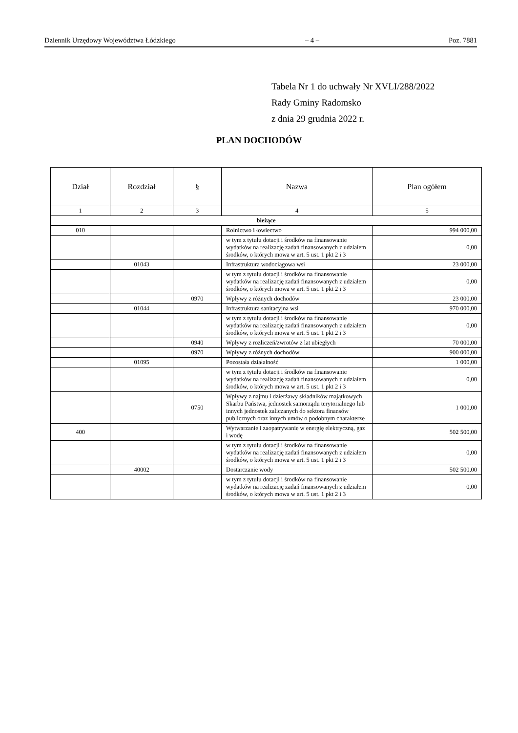Dziennik Urzędowy Województwa Łódzkiego – 4 – Poz. 7881
Tabela Nr 1 do uchwały Nr XVLI/288/2022
Rady Gminy Radomsko
z dnia 29 grudnia 2022 r.
PLAN DOCHODÓW
| Dział | Rozdział | § | Nazwa | Plan ogółem |
| --- | --- | --- | --- | --- |
| 1 | 2 | 3 | 4 | 5 |
| bieżące | | | | |
| 010 | | | Rolnictwo i łowiectwo | 994 000,00 |
| | | | w tym z tytułu dotacji i środków na finansowanie wydatków na realizację zadań finansowanych z udziałem środków, o których mowa w art. 5 ust. 1 pkt 2 i 3 | 0,00 |
| | 01043 | | Infrastruktura wodociągowa wsi | 23 000,00 |
| | | | w tym z tytułu dotacji i środków na finansowanie wydatków na realizację zadań finansowanych z udziałem środków, o których mowa w art. 5 ust. 1 pkt 2 i 3 | 0,00 |
| | | 0970 | Wpływy z różnych dochodów | 23 000,00 |
| | 01044 | | Infrastruktura sanitacyjna wsi | 970 000,00 |
| | | | w tym z tytułu dotacji i środków na finansowanie wydatków na realizację zadań finansowanych z udziałem środków, o których mowa w art. 5 ust. 1 pkt 2 i 3 | 0,00 |
| | | 0940 | Wpływy z rozliczeń/zwrotów z lat ubiegłych | 70 000,00 |
| | | 0970 | Wpływy z różnych dochodów | 900 000,00 |
| | 01095 | | Pozostała działalność | 1 000,00 |
| | | | w tym z tytułu dotacji i środków na finansowanie wydatków na realizację zadań finansowanych z udziałem środków, o których mowa w art. 5 ust. 1 pkt 2 i 3 | 0,00 |
| | | 0750 | Wpływy z najmu i dzierżawy składników majątkowych Skarbu Państwa, jednostek samorządu terytorialnego lub innych jednostek zaliczanych do sektora finansów publicznych oraz innych umów o podobnym charakterze | 1 000,00 |
| 400 | | | Wytwarzanie i zaopatrywanie w energię elektryczną, gaz i wodę | 502 500,00 |
| | | | w tym z tytułu dotacji i środków na finansowanie wydatków na realizację zadań finansowanych z udziałem środków, o których mowa w art. 5 ust. 1 pkt 2 i 3 | 0,00 |
| | 40002 | | Dostarczanie wody | 502 500,00 |
| | | | w tym z tytułu dotacji i środków na finansowanie wydatków na realizację zadań finansowanych z udziałem środków, o których mowa w art. 5 ust. 1 pkt 2 i 3 | 0,00 |